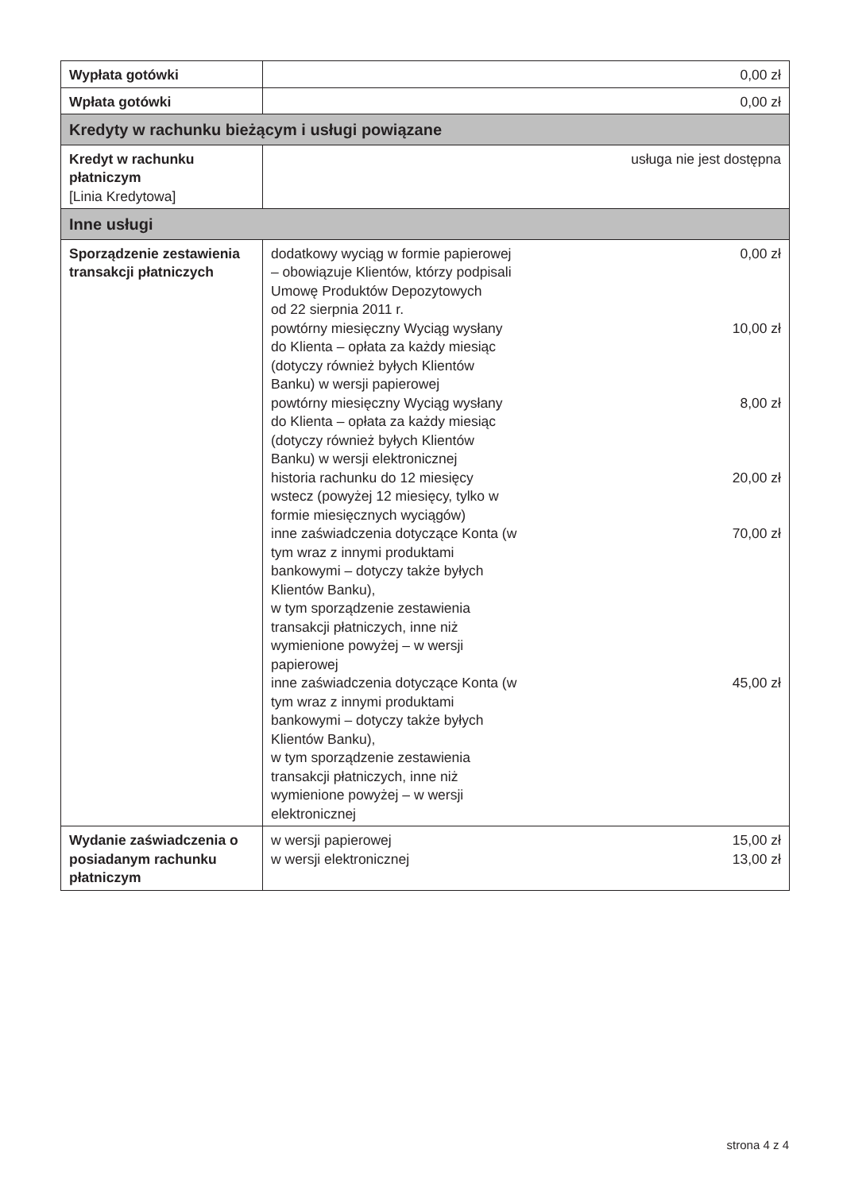| Wypłata gotówki | 0,00 zł |
| Wpłata gotówki | 0,00 zł |
| Kredyty w rachunku bieżącym i usługi powiązane | |
| Kredyt w rachunku płatniczym [Linia Kredytowa] | usługa nie jest dostępna |
| Inne usługi | |
| Sporządzenie zestawienia transakcji płatniczych | dodatkowy wyciąg w formie papierowej – obowiązuje Klientów, którzy podpisali Umowę Produktów Depozytowych od 22 sierpnia 2011 r. 0,00 zł powtórny miesięczny Wyciąg wysłany do Klienta – opłata za każdy miesiąc (dotyczy również byłych Klientów Banku) w wersji papierowej 10,00 zł powtórny miesięczny Wyciąg wysłany do Klienta – opłata za każdy miesiąc (dotyczy również byłych Klientów Banku) w wersji elektronicznej 8,00 zł historia rachunku do 12 miesięcy wstecz (powyżej 12 miesięcy, tylko w formie miesięcznych wyciągów) 20,00 zł inne zaświadczenia dotyczące Konta (w tym wraz z innymi produktami bankowymi – dotyczy także byłych Klientów Banku), w tym sporządzenie zestawienia transakcji płatniczych, inne niż wymienione powyżej – w wersji papierowej 70,00 zł inne zaświadczenia dotyczące Konta (w tym wraz z innymi produktami bankowymi – dotyczy także byłych Klientów Banku), w tym sporządzenie zestawienia transakcji płatniczych, inne niż wymienione powyżej – w wersji elektronicznej 45,00 zł |
| Wydanie zaświadczenia o posiadanym rachunku płatniczym | w wersji papierowej 15,00 zł w wersji elektronicznej 13,00 zł |
strona 4 z 4